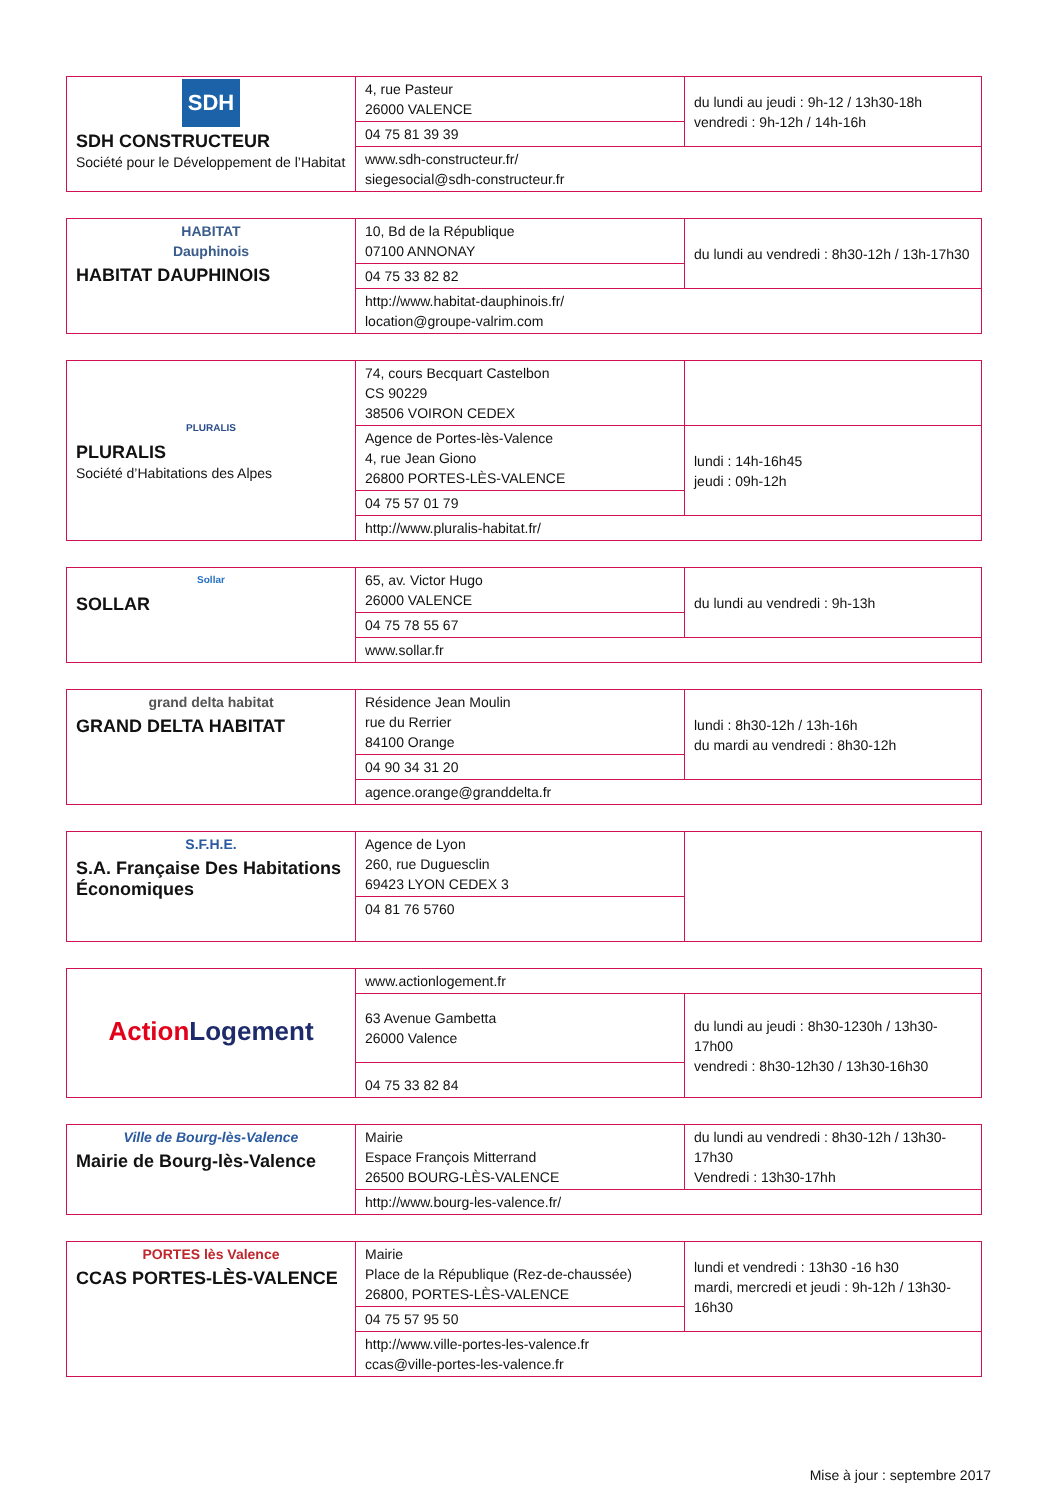| SDH SDH CONSTRUCTEUR Société pour le Développement de l’Habitat | 4, rue Pasteur 26000 VALENCE | du lundi au jeudi : 9h-12 / 13h30-18h vendredi : 9h-12h / 14h-16h |
| | 04 75 81 39 39 | |
| | www.sdh-constructeur.fr/ siegesocial@sdh-constructeur.fr | |
| HABITAT Dauphinois HABITAT DAUPHINOIS | 10, Bd de la République 07100 ANNONAY | du lundi au vendredi : 8h30-12h / 13h-17h30 |
| | 04 75 33 82 82 | |
| | http://www.habitat-dauphinois.fr/ location@groupe-valrim.com | |
| PLURALIS PLURALIS Société d’Habitations des Alpes | 74, cours Becquart Castelbon CS 90229 38506 VOIRON CEDEX | |
| | Agence de Portes-lès-Valence 4, rue Jean Giono 26800 PORTES-LÈS-VALENCE | lundi : 14h-16h45 jeudi : 09h-12h |
| | 04 75 57 01 79 | |
| | http://www.pluralis-habitat.fr/ | |
| Sollar SOLLAR | 65, av. Victor Hugo 26000 VALENCE | du lundi au vendredi : 9h-13h |
| | 04 75 78 55 67 | |
| | www.sollar.fr | |
| grand delta habitat GRAND DELTA HABITAT | Résidence Jean Moulin rue du Rerrier 84100 Orange | lundi : 8h30-12h / 13h-16h du mardi au vendredi : 8h30-12h |
| | 04 90 34 31 20 | |
| | agence.orange@granddelta.fr | |
| S.F.H.E. S.A. Française Des Habitations Économiques | Agence de Lyon 260, rue Duguesclin 69423 LYON CEDEX 3 | |
| | 04 81 76 5760 | |
| Action Logement | www.actionlogement.fr | |
| | 63 Avenue Gambetta 26000 Valence | du lundi au jeudi : 8h30-1230h / 13h30-17h00 vendredi : 8h30-12h30 / 13h30-16h30 |
| | 04 75 33 82 84 | |
| Ville de Bourg-lès-Valence Mairie de Bourg-lès-Valence | Mairie Espace François Mitterrand 26500 BOURG-LÈS-VALENCE | du lundi au vendredi : 8h30-12h / 13h30-17h30 Vendredi : 13h30-17hh |
| | http://www.bourg-les-valence.fr/ | |
| PORTES lès Valence CCAS PORTES-LÈS-VALENCE | Mairie Place de la République (Rez-de-chaussée) 26800, PORTES-LÈS-VALENCE | lundi et vendredi : 13h30 -16 h30 mardi, mercredi et jeudi : 9h-12h / 13h30-16h30 |
| | 04 75 57 95 50 | |
| | http://www.ville-portes-les-valence.fr ccas@ville-portes-les-valence.fr | |
Mise à jour : septembre 2017